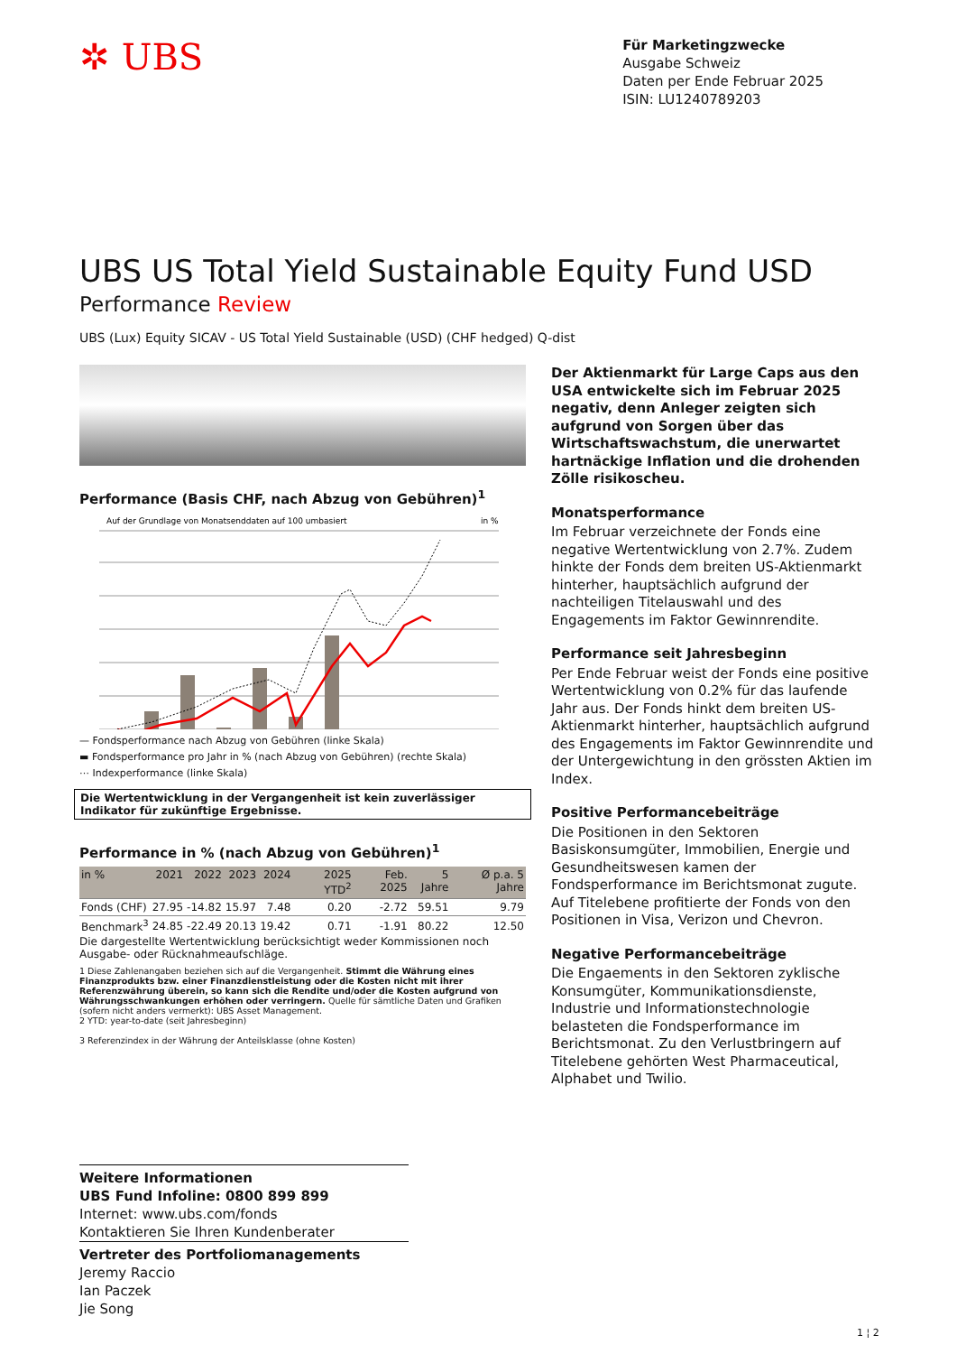✲ UBS
Für Marketingzwecke
Ausgabe Schweiz
Daten per Ende Februar 2025
ISIN: LU1240789203
UBS US Total Yield Sustainable Equity Fund USD
Performance Review
UBS (Lux) Equity SICAV - US Total Yield Sustainable (USD) (CHF hedged) Q-dist
Performance (Basis CHF, nach Abzug von Gebühren)<sup>1</sup>
Auf der Grundlage von Monatsenddaten auf 100 umbasiert
in %
— Fondsperformance nach Abzug von Gebühren (linke Skala)
▬ Fondsperformance pro Jahr in % (nach Abzug von Gebühren) (rechte Skala)
⋯ Indexperformance (linke Skala)
Die Wertentwicklung in der Vergangenheit ist kein zuverlässiger Indikator für zukünftige Ergebnisse.
Performance in % (nach Abzug von Gebühren)<sup>1</sup>
| in % | 2021 | 2022 | 2023 | 2024 | 2025 YTD<sup>2</sup> | Feb. 2025 | 5 Jahre | Ø p.a. 5 Jahre |
| --- | --- | --- | --- | --- | --- | --- | --- | --- |
| Fonds (CHF) | 27.95 | -14.82 | 15.97 | 7.48 | 0.20 | -2.72 | 59.51 | 9.79 |
| Benchmark<sup>3</sup> | 24.85 | -22.49 | 20.13 | 19.42 | 0.71 | -1.91 | 80.22 | 12.50 |
Die dargestellte Wertentwicklung berücksichtigt weder Kommissionen noch Ausgabe- oder Rücknahmeaufschläge.
1 Diese Zahlenangaben beziehen sich auf die Vergangenheit. Stimmt die Währung eines Finanzprodukts bzw. einer Finanzdienstleistung oder die Kosten nicht mit ihrer Referenzwährung überein, so kann sich die Rendite und/oder die Kosten aufgrund von Währungsschwankungen erhöhen oder verringern. Quelle für sämtliche Daten und Grafiken (sofern nicht anders vermerkt): UBS Asset Management.
2 YTD: year-to-date (seit Jahresbeginn)
3 Referenzindex in der Währung der Anteilsklasse (ohne Kosten)
Der Aktienmarkt für Large Caps aus den USA entwickelte sich im Februar 2025 negativ, denn Anleger zeigten sich aufgrund von Sorgen über das Wirtschaftswachstum, die unerwartet hartnäckige Inflation und die drohenden Zölle risikoscheu.
Monatsperformance
Im Februar verzeichnete der Fonds eine negative Wertentwicklung von 2.7%. Zudem hinkte der Fonds dem breiten US-Aktienmarkt hinterher, hauptsächlich aufgrund der nachteiligen Titelauswahl und des Engagements im Faktor Gewinnrendite.
Performance seit Jahresbeginn
Per Ende Februar weist der Fonds eine positive Wertentwicklung von 0.2% für das laufende Jahr aus. Der Fonds hinkt dem breiten US-Aktienmarkt hinterher, hauptsächlich aufgrund des Engagements im Faktor Gewinnrendite und der Untergewichtung in den grössten Aktien im Index.
Positive Performancebeiträge
Die Positionen in den Sektoren Basiskonsumgüter, Immobilien, Energie und Gesundheitswesen kamen der Fondsperformance im Berichtsmonat zugute. Auf Titelebene profitierte der Fonds von den Positionen in Visa, Verizon und Chevron.
Negative Performancebeiträge
Die Engaements in den Sektoren zyklische Konsumgüter, Kommunikationsdienste, Industrie und Informationstechnologie belasteten die Fondsperformance im Berichtsmonat. Zu den Verlustbringern auf Titelebene gehörten West Pharmaceutical, Alphabet und Twilio.
Weitere Informationen
UBS Fund Infoline: 0800 899 899
Internet: www.ubs.com/fonds
Kontaktieren Sie Ihren Kundenberater
Vertreter des Portfoliomanagements
Jeremy Raccio
Ian Paczek
Jie Song
1 ¦ 2